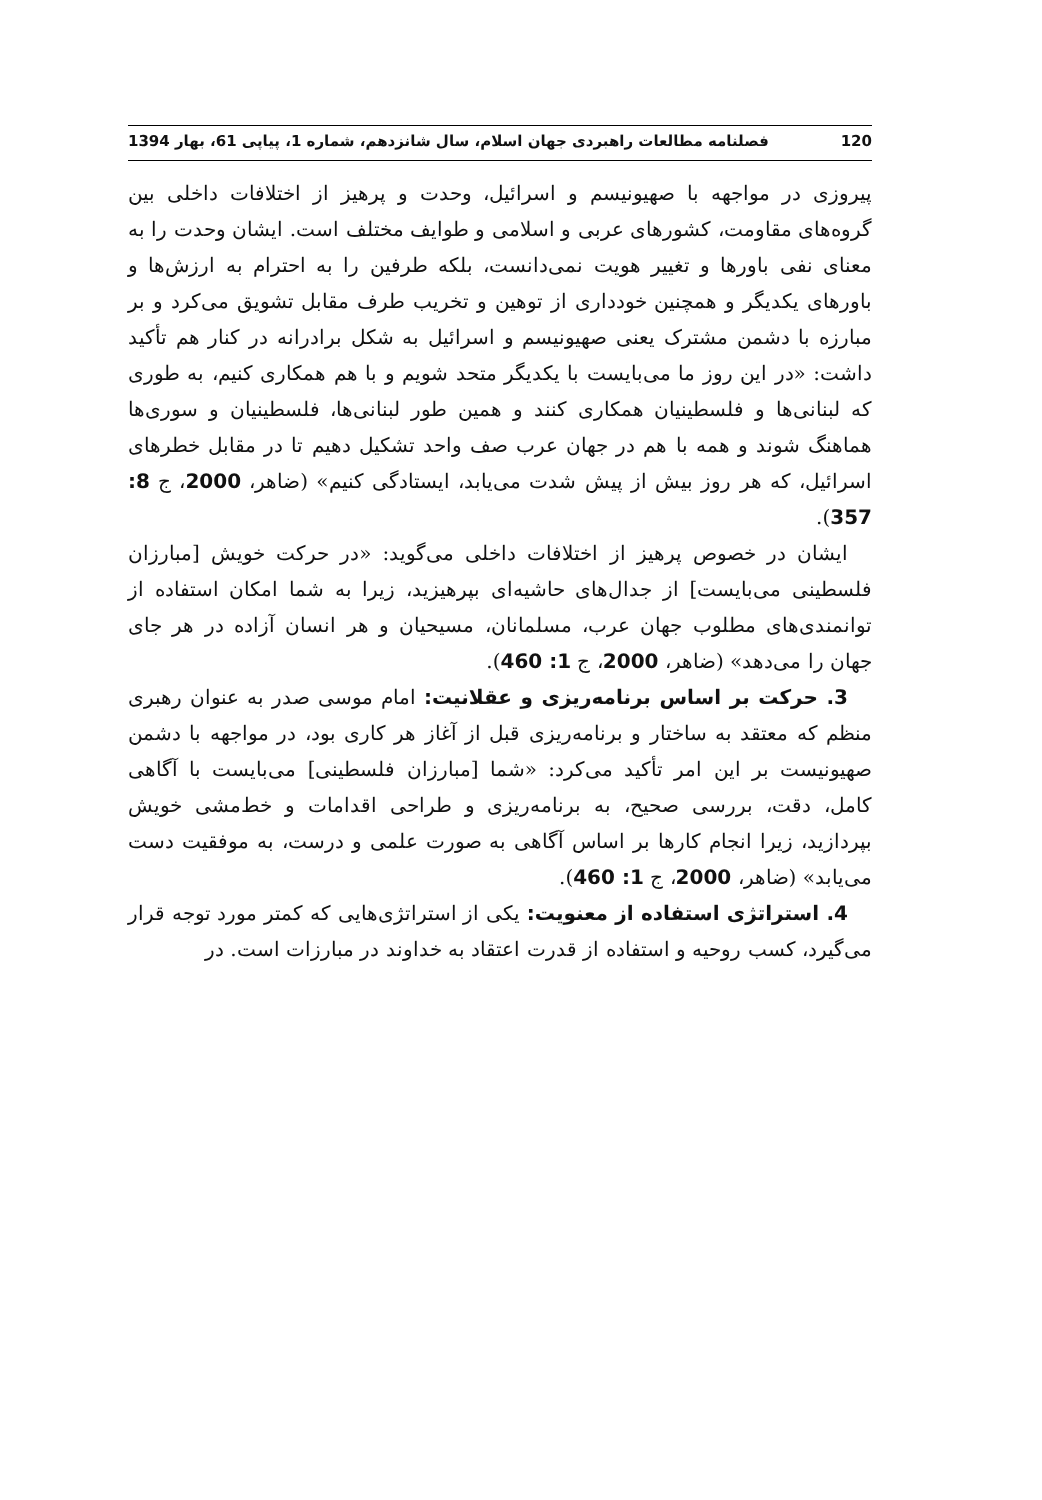120 فصلنامه مطالعات راهبردی جهان اسلام، سال شانزدهم، شماره 1، پیاپی 61، بهار 1394
پیروزی در مواجهه با صهیونیسم و اسرائیل، وحدت و پرهیز از اختلافات داخلی بین گروه‌های مقاومت، کشورهای عربی و اسلامی و طوایف مختلف است. ایشان وحدت را به معنای نفی باورها و تغییر هویت نمی‌دانست، بلکه طرفین را به احترام به ارزش‌ها و باورهای یکدیگر و همچنین خودداری از توهین و تخریب طرف مقابل تشویق می‌کرد و بر مبارزه با دشمن مشترک یعنی صهیونیسم و اسرائیل به شکل برادرانه در کنار هم تأکید داشت: «در این روز ما می‌بایست با یکدیگر متحد شویم و با هم همکاری کنیم، به طوری که لبنانی‌ها و فلسطینیان همکاری کنند و همین طور لبنانی‌ها، فلسطینیان و سوری‌ها هماهنگ شوند و همه با هم در جهان عرب صف واحد تشکیل دهیم تا در مقابل خطرهای اسرائیل، که هر روز بیش از پیش شدت می‌یابد، ایستادگی کنیم» (ضاهر، 2000، ج 8: 357).
ایشان در خصوص پرهیز از اختلافات داخلی می‌گوید: «در حرکت خویش [مبارزان فلسطینی می‌بایست] از جدال‌های حاشیه‌ای بپرهیزید، زیرا به شما امکان استفاده از توانمندی‌های مطلوب جهان عرب، مسلمانان، مسیحیان و هر انسان آزاده در هر جای جهان را می‌دهد» (ضاهر، 2000، ج 1: 460).
3. حرکت بر اساس برنامه‌ریزی و عقلانیت: امام موسی صدر به عنوان رهبری منظم که معتقد به ساختار و برنامه‌ریزی قبل از آغاز هر کاری بود، در مواجهه با دشمن صهیونیست بر این امر تأکید می‌کرد: «شما [مبارزان فلسطینی] می‌بایست با آگاهی کامل، دقت، بررسی صحیح، به برنامه‌ریزی و طراحی اقدامات و خط‌مشی خویش بپردازید، زیرا انجام کارها بر اساس آگاهی به صورت علمی و درست، به موفقیت دست می‌یابد» (ضاهر، 2000، ج 1: 460).
4. استراتژی استفاده از معنویت: یکی از استراتژی‌هایی که کمتر مورد توجه قرار می‌گیرد، کسب روحیه و استفاده از قدرت اعتقاد به خداوند در مبارزات است. در